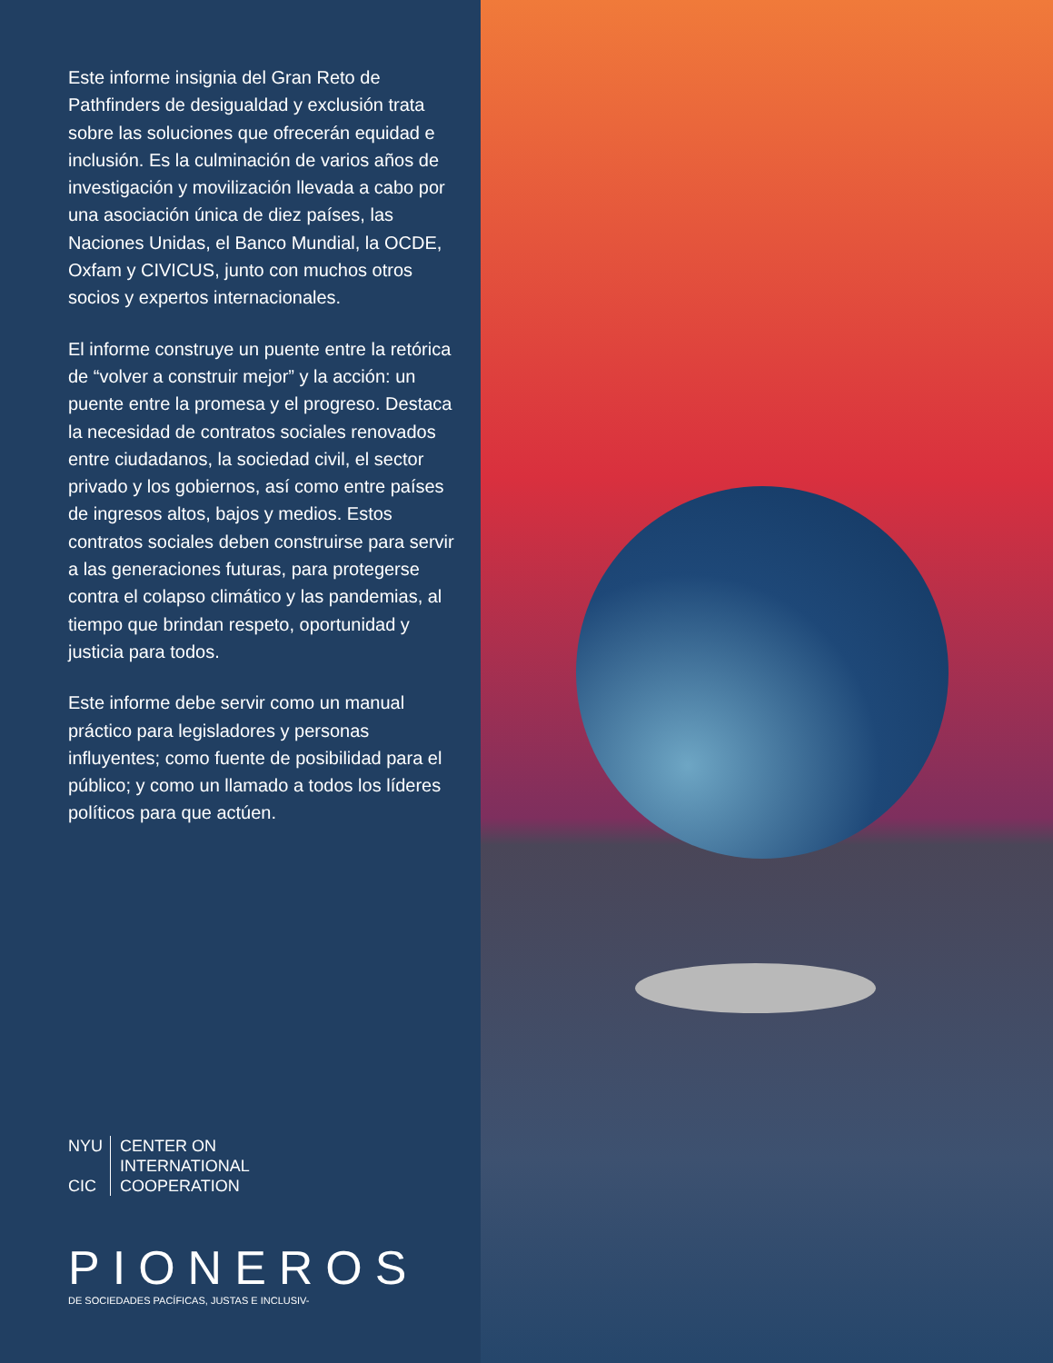Este informe insignia del Gran Reto de Pathfinders de desigualdad y exclusión trata sobre las soluciones que ofrecerán equidad e inclusión. Es la culminación de varios años de investigación y movilización llevada a cabo por una asociación única de diez países, las Naciones Unidas, el Banco Mundial, la OCDE, Oxfam y CIVICUS, junto con muchos otros socios y expertos internacionales.
El informe construye un puente entre la retórica de “volver a construir mejor” y la acción: un puente entre la promesa y el progreso. Destaca la necesidad de contratos sociales renovados entre ciudadanos, la sociedad civil, el sector privado y los gobiernos, así como entre países de ingresos altos, bajos y medios. Estos contratos sociales deben construirse para servir a las generaciones futuras, para protegerse contra el colapso climático y las pandemias, al tiempo que brindan respeto, oportunidad y justicia para todos.
Este informe debe servir como un manual práctico para legisladores y personas influyentes; como fuente de posibilidad para el público; y como un llamado a todos los líderes políticos para que actúen.
NYU
CIC
CENTER ON
INTERNATIONAL
COOPERATION
PIONEROS
DE SOCIEDADES PACÍFICAS, JUSTAS E INCLUSIV-